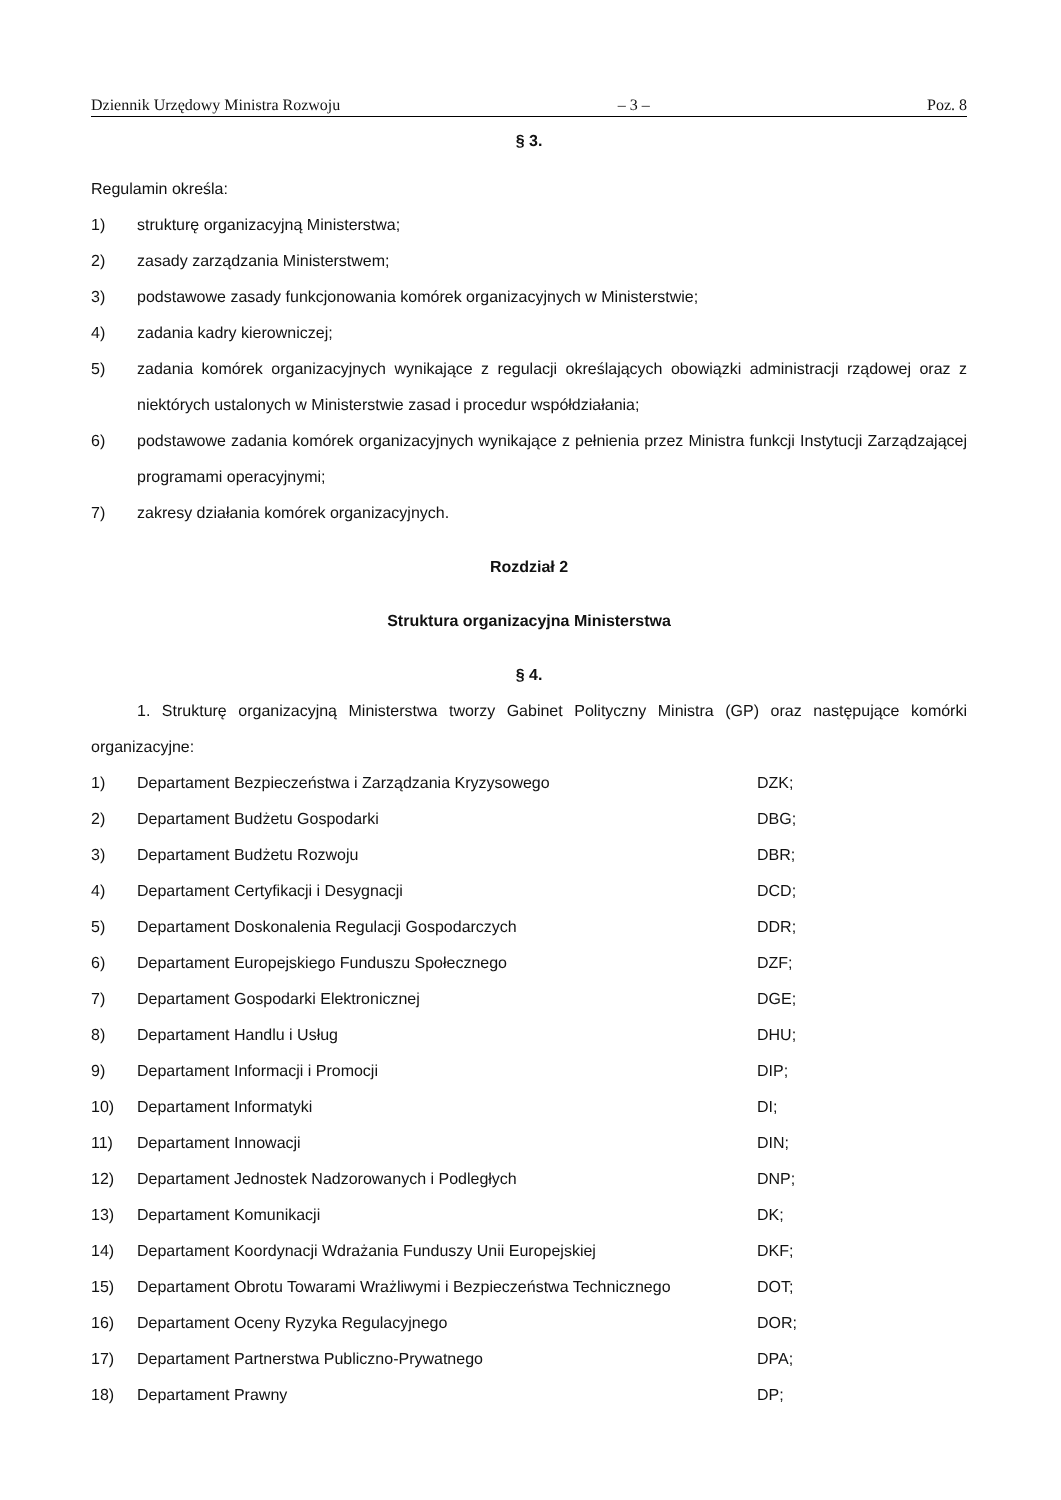Dziennik Urzędowy Ministra Rozwoju – 3 – Poz. 8
§ 3.
Regulamin określa:
1) strukturę organizacyjną Ministerstwa;
2) zasady zarządzania Ministerstwem;
3) podstawowe zasady funkcjonowania komórek organizacyjnych w Ministerstwie;
4) zadania kadry kierowniczej;
5) zadania komórek organizacyjnych wynikające z regulacji określających obowiązki administracji rządowej oraz z niektórych ustalonych w Ministerstwie zasad i procedur współdziałania;
6) podstawowe zadania komórek organizacyjnych wynikające z pełnienia przez Ministra funkcji Instytucji Zarządzającej programami operacyjnymi;
7) zakresy działania komórek organizacyjnych.
Rozdział 2
Struktura organizacyjna Ministerstwa
§ 4.
1. Strukturę organizacyjną Ministerstwa tworzy Gabinet Polityczny Ministra (GP) oraz następujące komórki organizacyjne:
1) Departament Bezpieczeństwa i Zarządzania Kryzysowego DZK;
2) Departament Budżetu Gospodarki DBG;
3) Departament Budżetu Rozwoju DBR;
4) Departament Certyfikacji i Desygnacji DCD;
5) Departament Doskonalenia Regulacji Gospodarczych DDR;
6) Departament Europejskiego Funduszu Społecznego DZF;
7) Departament Gospodarki Elektronicznej DGE;
8) Departament Handlu i Usług DHU;
9) Departament Informacji i Promocji DIP;
10) Departament Informatyki DI;
11) Departament Innowacji DIN;
12) Departament Jednostek Nadzorowanych i Podległych DNP;
13) Departament Komunikacji DK;
14) Departament Koordynacji Wdrażania Funduszy Unii Europejskiej DKF;
15) Departament Obrotu Towarami Wrażliwymi i Bezpieczeństwa Technicznego DOT;
16) Departament Oceny Ryzyka Regulacyjnego DOR;
17) Departament Partnerstwa Publiczno-Prywatnego DPA;
18) Departament Prawny DP;